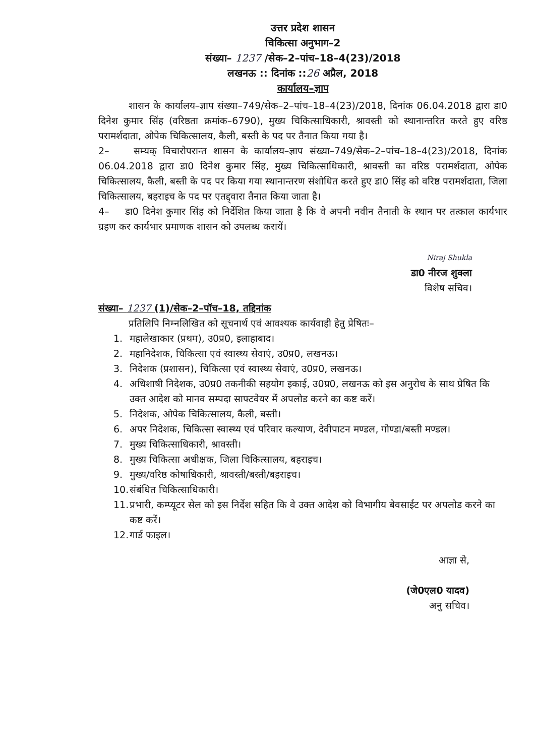उत्तर प्रदेश शासन
चिकित्सा अनुभाग–2
संख्या– 1237 /सेक–2–पांच–18–4(23)/2018
लखनऊ :: दिनांक ::26 अप्रैल, 2018
कार्यालय–ज्ञाप
शासन के कार्यालय–ज्ञाप संख्या–749/सेक–2–पांच–18–4(23)/2018, दिनांक 06.04.2018 द्वारा डा0 दिनेश कुमार सिंह (वरिष्ठता क्रमांक–6790), मुख्य चिकित्साधिकारी, श्रावस्ती को स्थानान्तरित करते हुए वरिष्ठ परामर्शदाता, ओपेक चिकित्सालय, कैली, बस्ती के पद पर तैनात किया गया है।
2– सम्यक् विचारोपरान्त शासन के कार्यालय–ज्ञाप संख्या–749/सेक–2–पांच–18–4(23)/2018, दिनांक 06.04.2018 द्वारा डा0 दिनेश कुमार सिंह, मुख्य चिकित्साधिकारी, श्रावस्ती का वरिष्ठ परामर्शदाता, ओपेक चिकित्सालय, कैली, बस्ती के पद पर किया गया स्थानान्तरण संशोधित करते हुए डा0 सिंह को वरिष्ठ परामर्शदाता, जिला चिकित्सालय, बहराइच के पद पर एतद्द्वारा तैनात किया जाता है।
4– डा0 दिनेश कुमार सिंह को निर्देशित किया जाता है कि वे अपनी नवीन तैनाती के स्थान पर तत्काल कार्यभार ग्रहण कर कार्यभार प्रमाणक शासन को उपलब्ध करायें।
Niraj Shukla
डा0 नीरज शुक्ला
विशेष सचिव।
संख्या– 1237 (1)/सेक–2–पॉच–18, तद्दिनांक
प्रतिलिपि निम्नलिखित को सूचनार्थ एवं आवश्यक कार्यवाही हेतु प्रेषितः–
1. महालेखाकार (प्रथम), उ0प्र0, इलाहाबाद।
2. महानिदेशक, चिकित्सा एवं स्वास्थ्य सेवाएं, उ0प्र0, लखनऊ।
3. निदेशक (प्रशासन), चिकित्सा एवं स्वास्थ्य सेवाएं, उ0प्र0, लखनऊ।
4. अधिशाषी निदेशक, उ0प्र0 तकनीकी सहयोग इकाई, उ0प्र0, लखनऊ को इस अनुरोध के साथ प्रेषित कि उक्त आदेश को मानव सम्पदा साफ्टवेयर में अपलोड करने का कष्ट करें।
5. निदेशक, ओपेक चिकित्सालय, कैली, बस्ती।
6. अपर निदेशक, चिकित्सा स्वास्थ्य एवं परिवार कल्याण, देवीपाटन मण्डल, गोण्डा/बस्ती मण्डल।
7. मुख्य चिकित्साधिकारी, श्रावस्ती।
8. मुख्य चिकित्सा अधीक्षक, जिला चिकित्सालय, बहराइच।
9. मुख्य/वरिष्ठ कोषाधिकारी, श्रावस्ती/बस्ती/बहराइच।
10. संबंधित चिकित्साधिकारी।
11. प्रभारी, कम्प्यूटर सेल को इस निर्देश सहित कि वे उक्त आदेश को विभागीय बेवसाईट पर अपलोड करने का कष्ट करें।
12. गार्ड फाइल।
आज्ञा से,
(जे0एल0 यादव)
अनु सचिव।